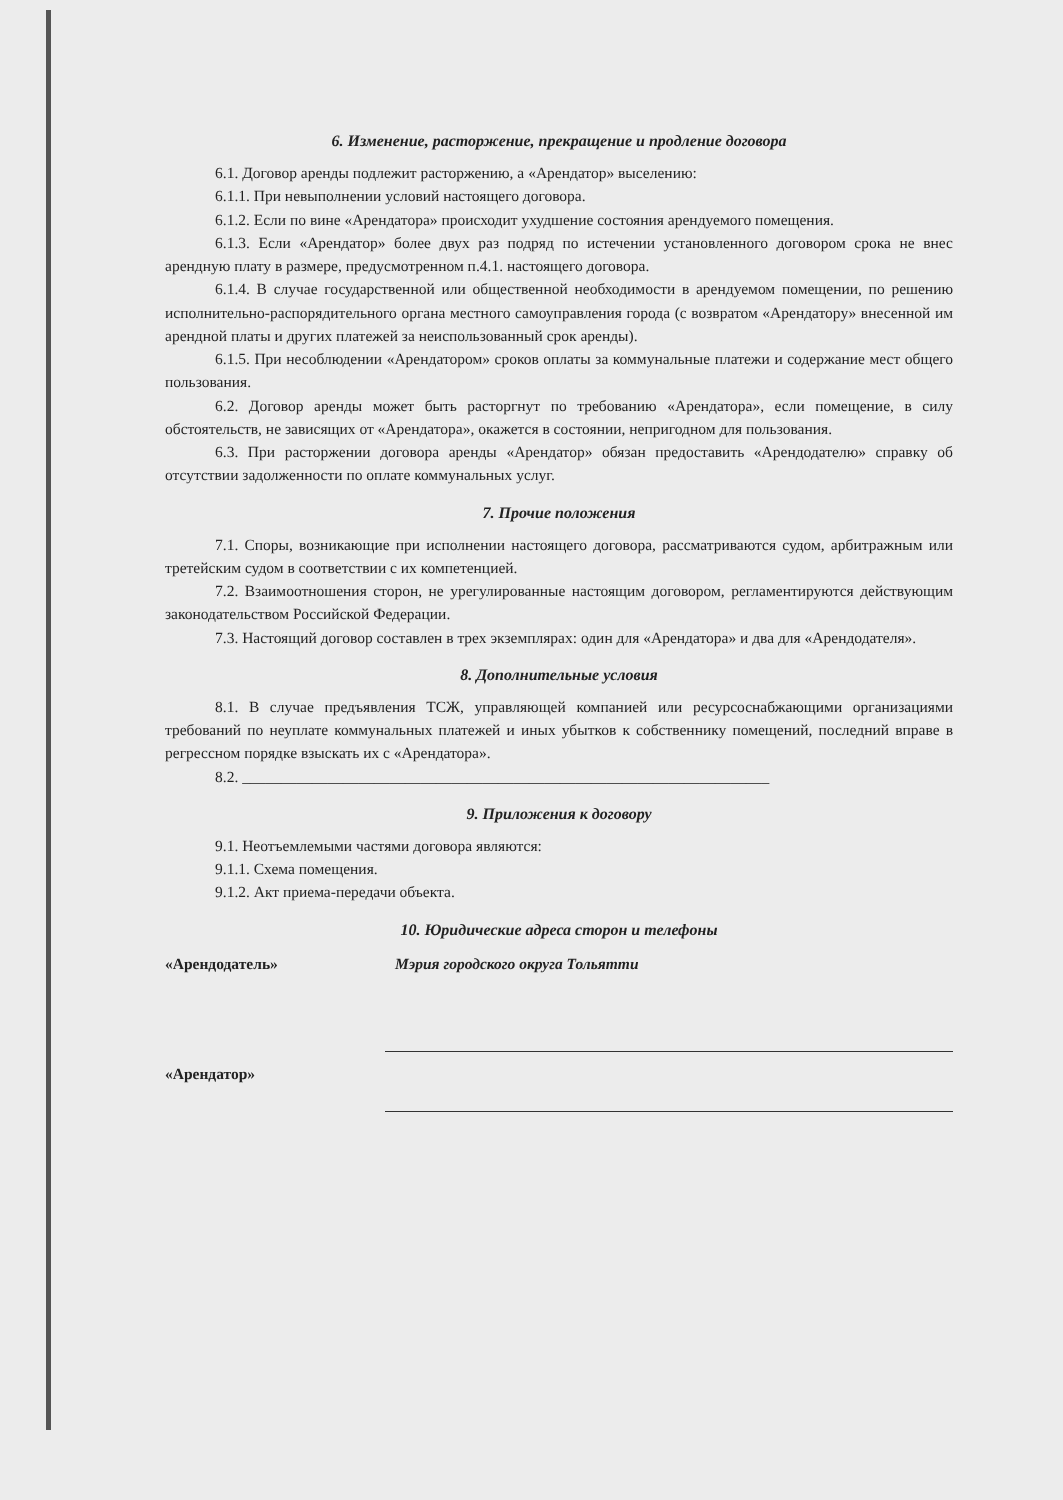6. Изменение, расторжение, прекращение и продление договора
6.1. Договор аренды подлежит расторжению, а «Арендатор» выселению:
6.1.1. При невыполнении условий настоящего договора.
6.1.2. Если по вине «Арендатора» происходит ухудшение состояния арендуемого помещения.
6.1.3. Если «Арендатор» более двух раз подряд по истечении установленного договором срока не внес арендную плату в размере, предусмотренном п.4.1. настоящего договора.
6.1.4. В случае государственной или общественной необходимости в арендуемом помещении, по решению исполнительно-распорядительного органа местного самоуправления города (с возвратом «Арендатору» внесенной им арендной платы и других платежей за неиспользованный срок аренды).
6.1.5. При несоблюдении «Арендатором» сроков оплаты за коммунальные платежи и содержание мест общего пользования.
6.2. Договор аренды может быть расторгнут по требованию «Арендатора», если помещение, в силу обстоятельств, не зависящих от «Арендатора», окажется в состоянии, непригодном для пользования.
6.3. При расторжении договора аренды «Арендатор» обязан предоставить «Арендодателю» справку об отсутствии задолженности по оплате коммунальных услуг.
7. Прочие положения
7.1. Споры, возникающие при исполнении настоящего договора, рассматриваются судом, арбитражным или третейским судом в соответствии с их компетенцией.
7.2. Взаимоотношения сторон, не урегулированные настоящим договором, регламентируются действующим законодательством Российской Федерации.
7.3. Настоящий договор составлен в трех экземплярах: один для «Арендатора» и два для «Арендодателя».
8. Дополнительные условия
8.1. В случае предъявления ТСЖ, управляющей компанией или ресурсоснабжающими организациями требований по неуплате коммунальных платежей и иных убытков к собственнику помещений, последний вправе в регрессном порядке взыскать их с «Арендатора».
8.2. ____________________________________________________________________
9. Приложения к договору
9.1. Неотъемлемыми частями договора являются:
9.1.1. Схема помещения.
9.1.2. Акт приема-передачи объекта.
10. Юридические адреса сторон и телефоны
«Арендодатель» Мэрия городского округа Тольятти
«Арендатор»